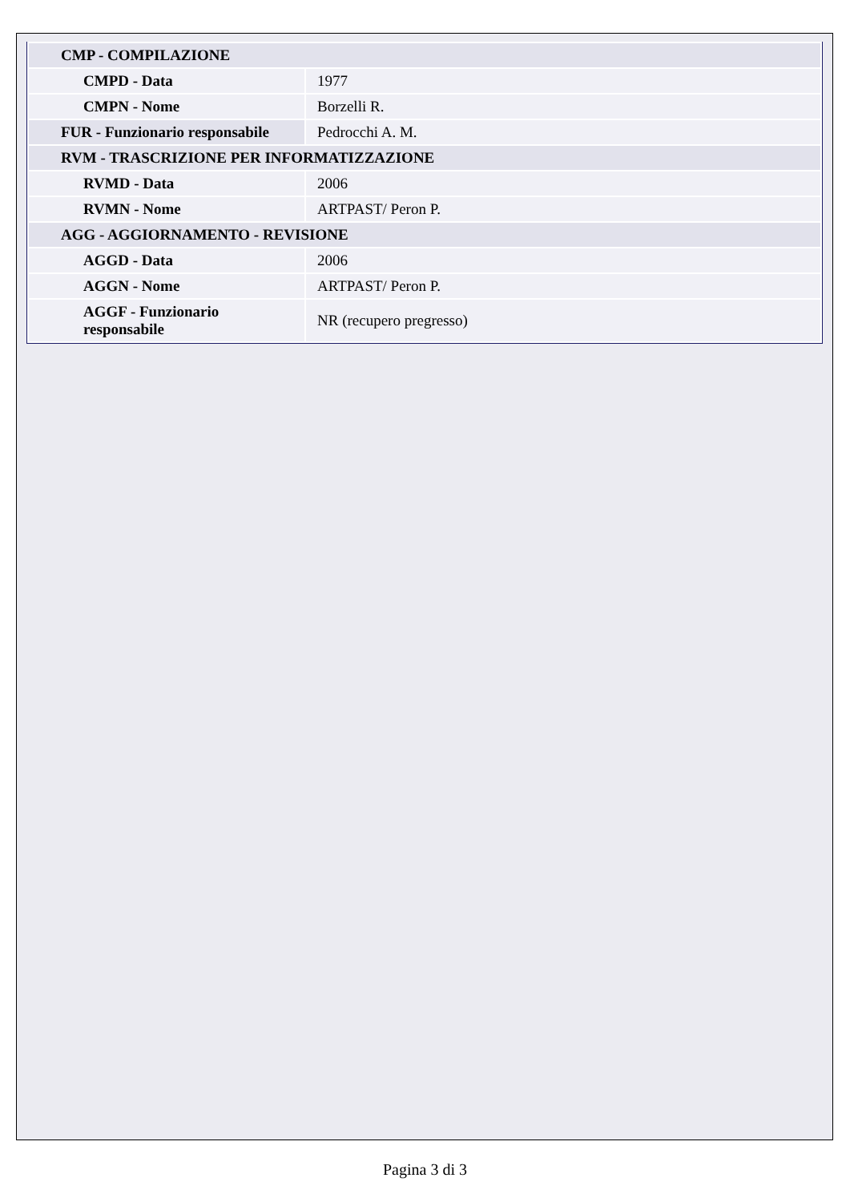| CMP - COMPILAZIONE | |
| CMPD - Data | 1977 |
| CMPN - Nome | Borzelli R. |
| FUR - Funzionario responsabile | Pedrocchi A. M. |
| RVM - TRASCRIZIONE PER INFORMATIZZAZIONE | |
| RVMD - Data | 2006 |
| RVMN - Nome | ARTPAST/ Peron P. |
| AGG - AGGIORNAMENTO - REVISIONE | |
| AGGD - Data | 2006 |
| AGGN - Nome | ARTPAST/ Peron P. |
| AGGF - Funzionario responsabile | NR (recupero pregresso) |
Pagina 3 di 3